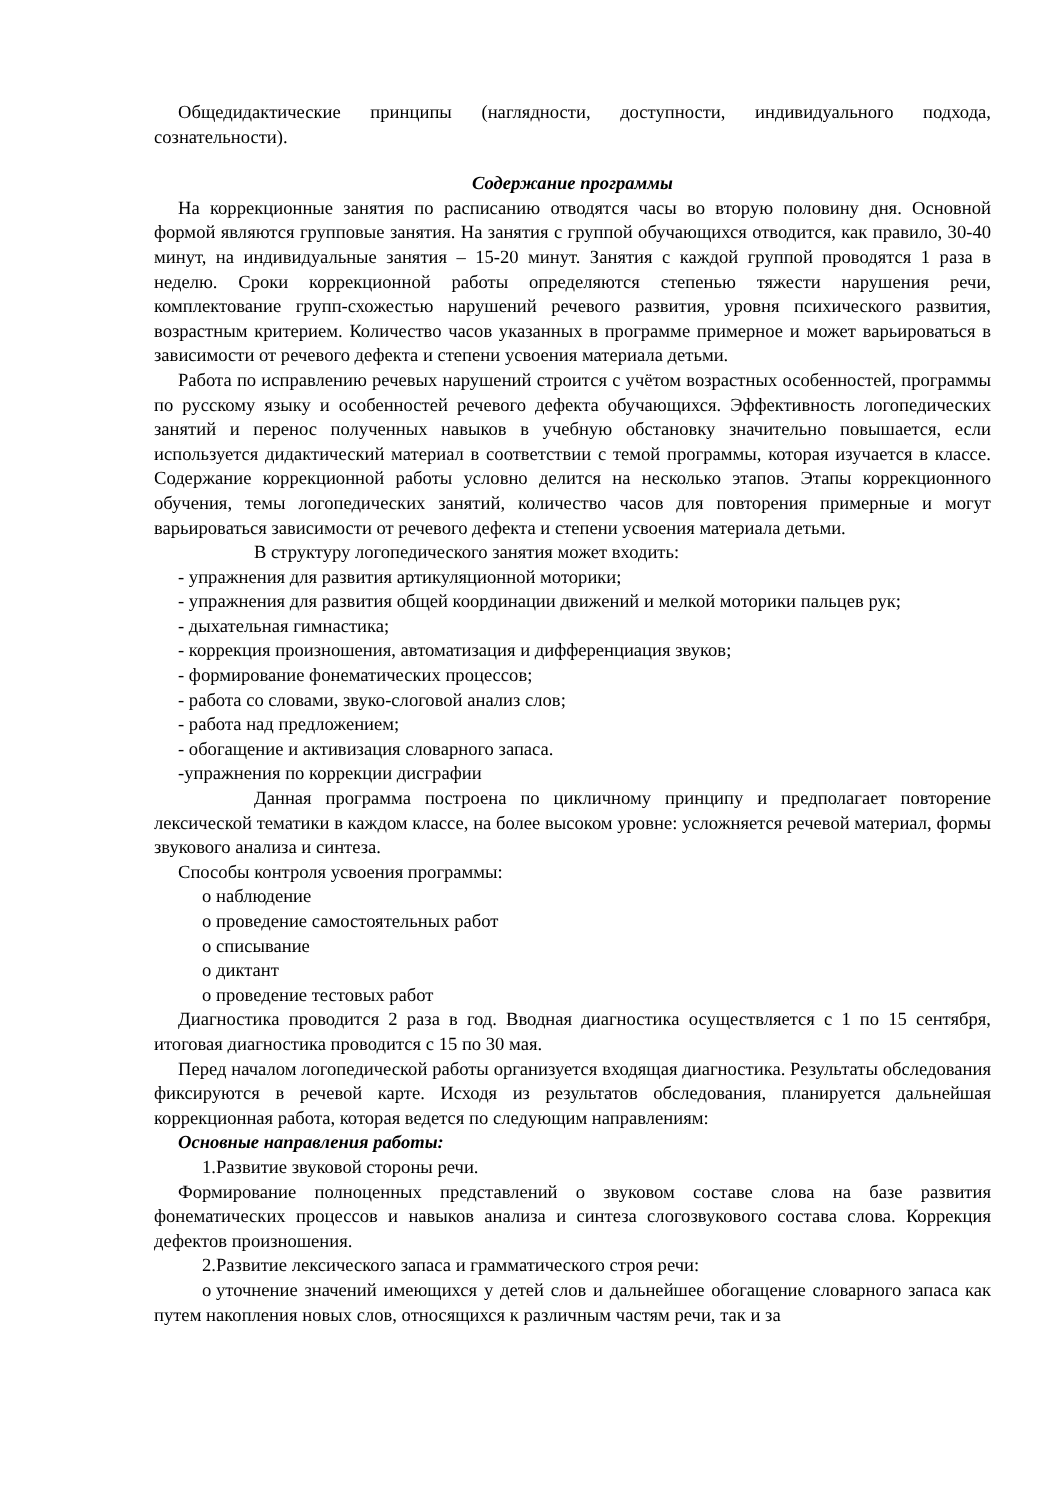Общедидактические принципы (наглядности, доступности, индивидуального подхода, сознательности).
Содержание программы
На коррекционные занятия по расписанию отводятся часы во вторую половину дня. Основной формой являются групповые занятия. На занятия с группой обучающихся отводится, как правило, 30-40 минут, на индивидуальные занятия – 15-20 минут. Занятия с каждой группой проводятся 1 раза в неделю. Сроки коррекционной работы определяются степенью тяжести нарушения речи, комплектование групп-схожестью нарушений речевого развития, уровня психического развития, возрастным критерием. Количество часов указанных в программе примерное и может варьироваться в зависимости от речевого дефекта и степени усвоения материала детьми.
Работа по исправлению речевых нарушений строится с учётом возрастных особенностей, программы по русскому языку и особенностей речевого дефекта обучающихся. Эффективность логопедических занятий и перенос полученных навыков в учебную обстановку значительно повышается, если используется дидактический материал в соответствии с темой программы, которая изучается в классе. Содержание коррекционной работы условно делится на несколько этапов. Этапы коррекционного обучения, темы логопедических занятий, количество часов для повторения примерные и могут варьироваться зависимости от речевого дефекта и степени усвоения материала детьми.
В структуру логопедического занятия может входить:
- упражнения для развития артикуляционной моторики;
- упражнения для развития общей координации движений и мелкой моторики пальцев рук;
- дыхательная гимнастика;
- коррекция произношения, автоматизация и дифференциация звуков;
- формирование фонематических процессов;
- работа со словами, звуко-слоговой анализ слов;
- работа над предложением;
- обогащение и активизация словарного запаса.
-упражнения по коррекции дисграфии
Данная программа построена по цикличному принципу и предполагает повторение лексической тематики в каждом классе, на более высоком уровне: усложняется речевой материал, формы звукового анализа и синтеза.
Способы контроля усвоения программы:
o наблюдение
o проведение самостоятельных работ
o списывание
o диктант
o проведение тестовых работ
Диагностика проводится 2 раза в год. Вводная диагностика осуществляется с 1 по 15 сентября, итоговая диагностика проводится с 15 по 30 мая.
Перед началом логопедической работы организуется входящая диагностика. Результаты обследования фиксируются в речевой карте. Исходя из результатов обследования, планируется дальнейшая коррекционная работа, которая ведется по следующим направлениям:
Основные направления работы:
1. Развитие звуковой стороны речи.
Формирование полноценных представлений о звуковом составе слова на базе развития фонематических процессов и навыков анализа и синтеза слогозвукового состава слова. Коррекция дефектов произношения.
2. Развитие лексического запаса и грамматического строя речи:
o уточнение значений имеющихся у детей слов и дальнейшее обогащение словарного запаса как путем накопления новых слов, относящихся к различным частям речи, так и за